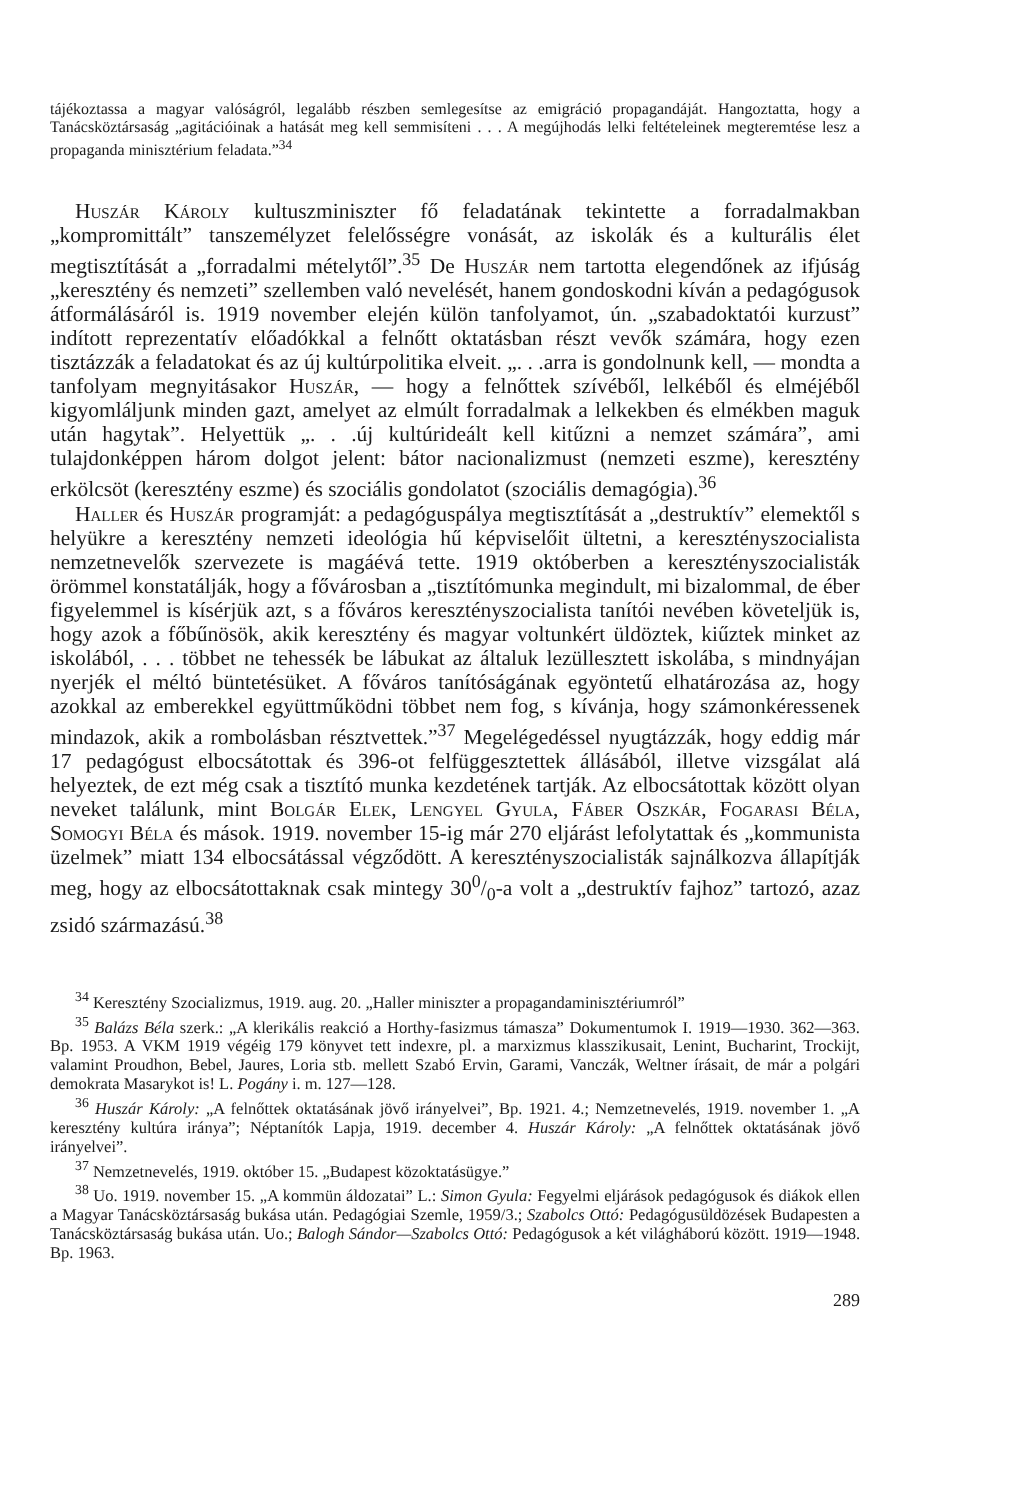tájékoztassa a magyar valóságról, legalább részben semlegesítse az emigráció propagandáját. Hangoztatta, hogy a Tanácsköztársaság „agitációinak a hatását meg kell semmisíteni . . . A megújhodás lelki feltételeinek megteremtése lesz a propaganda minisztérium feladata.”<sup>34</sup>
Huszár Károly kultuszminiszter fő feladatának tekintette a forradalmakban „kompromittált” tanszemélyzet felelősségre vonását, az iskolák és a kulturális élet megtisztítását a „forradalmi métely­től”.<sup>35</sup> De Huszár nem tartotta elegendőnek az ifjúság „keresztény és nemzeti” szellemben való nevelését, hanem gondoskodni kíván a pedagógusok átformálásáról is. 1919 november elején külön tanfolyamot, ún. „szabadoktatói kurzust” indított reprezentatív előadókkal a felnőtt oktatásban részt vevők számára, hogy ezen tisztázzák a feladatokat és az új kultúrpolitika elveit. „. . .arra is gondolnunk kell, — mondta a tanfolyam megnyitásakor Huszár, — hogy a felnőttek szívéből, lelkéből és elméjéből kigyomláljunk minden gazt, amelyet az elmúlt forradalmak a lelkekben és elmékben maguk után hagytak”. Helyettük „. . .új kultúrideált kell kitűzni a nemzet számára”, ami tulajdonképpen három dolgot jelent: bátor nacionalizmust (nemzeti eszme), keresztény erkölcsöt (keresztény eszme) és szociális gondolatot (szociális demagógia).<sup>36</sup>
Haller és Huszár programját: a pedagóguspálya megtisztítását a „destruktív” elemektől s helyükre a keresztény nemzeti ideológia hű képviselőit ültetni, a keresztényszocialista nemzetnevelők szervezete is magáévá tette. 1919 októberben a keresztényszocialisták örömmel konstatálják, hogy a fővárosban a „tisztítómunka megindult, mi bizalommal, de éber figyelemmel is kísérjük azt, s a főváros keresztényszocialista tanítói nevében követeljük is, hogy azok a főbűnösök, akik keresztény és magyar voltunkért üldöztek, kiűztek minket az iskolából, . . . többet ne tehessék be lábukat az általuk lezüllesztett iskolába, s mindnyájan nyerjék el méltó büntetésüket. A főváros tanítóságának egyöntetű elhatározása az, hogy azokkal az emberekkel együttműködni többet nem fog, s kívánja, hogy számonkéressenek mindazok, akik a rombolásban résztvettek.”<sup>37</sup> Megelégedéssel nyugtázzák, hogy eddig már 17 pedagógust elbocsátottak és 396-ot felfüggesztettek állásából, illetve vizsgálat alá helyeztek, de ezt még csak a tisztító munka kezdetének tartják. Az elbocsátottak között olyan neveket találunk, mint Bolgár Elek, Lengyel Gyula, Fáber Oszkár, Fogarasi Béla, Somogyi Béla és mások. 1919. november 15-ig már 270 eljárást lefolytattak és „kommunista üzelmek” miatt 134 elbocsátással végződött. A keresztényszocialisták sajnálkozva állapítják meg, hogy az elbocsátottaknak csak mintegy 300/0-a volt a „destruktív fajhoz” tartozó, azaz zsidó származású.<sup>38</sup>
<sup>34</sup> Keresztény Szocializmus, 1919. aug. 20. „Haller miniszter a propagandaminisztériumról”
<sup>35</sup> Balázs Béla szerk.: „A klerikális reakció a Horthy-fasizmus támasza” Dokumentumok I. 1919—1930. 362—363. Bp. 1953. A VKM 1919 végéig 179 könyvet tett indexre, pl. a marxizmus klasszikusait, Lenint, Bucharint, Trockijt, valamint Proudhon, Bebel, Jaures, Loria stb. mellett Szabó Ervin, Garami, Vanczák, Weltner írásait, de már a polgári demokrata Masarykot is! L. Pogány i. m. 127—128.
<sup>36</sup> Huszár Károly: „A felnőttek oktatásának jövő irányelvei”, Bp. 1921. 4.; Nemzetnevelés, 1919. november 1. „A keresztény kultúra iránya”; Néptanítók Lapja, 1919. december 4. Huszár Károly: „A felnőttek oktatásának jövő irányelvei”.
<sup>37</sup> Nemzetnevelés, 1919. október 15. „Budapest közoktatásügye.”
<sup>38</sup> Uo. 1919. november 15. „A kommün áldozatai” L.: Simon Gyula: Fegyelmi eljárások pedagógusok és diákok ellen a Magyar Tanácsköztársaság bukása után. Pedagógiai Szemle, 1959/3.; Szabolcs Ottó: Pedagógusüldözések Budapesten a Tanácsköztársaság bukása után. Uo.; Balogh Sándor—Szabolcs Ottó: Pedagógusok a két világháború között. 1919—1948. Bp. 1963.
289